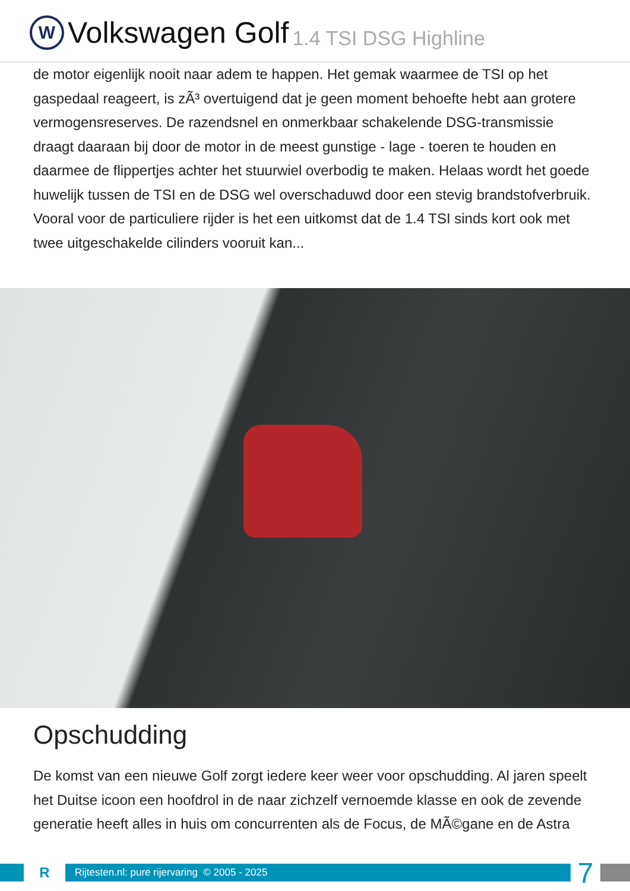W
Volkswagen Golf 1.4 TSI DSG Highline
de motor eigenlijk nooit naar adem te happen. Het gemak waarmee de TSI op het gaspedaal reageert, is zÃ³ overtuigend dat je geen moment behoefte hebt aan grotere vermogensreserves. De razendsnel en onmerkbaar schakelende DSG-transmissie draagt daaraan bij door de motor in de meest gunstige - lage - toeren te houden en daarmee de flippertjes achter het stuurwiel overbodig te maken. Helaas wordt het goede huwelijk tussen de TSI en de DSG wel overschaduwd door een stevig brandstofverbruik. Vooral voor de particuliere rijder is het een uitkomst dat de 1.4 TSI sinds kort ook met twee uitgeschakelde cilinders vooruit kan...
Opschudding
De komst van een nieuwe Golf zorgt iedere keer weer voor opschudding. Al jaren speelt het Duitse icoon een hoofdrol in de naar zichzelf vernoemde klasse en ook de zevende generatie heeft alles in huis om concurrenten als de Focus, de MÃ©gane en de Astra
R
Rijtesten.nl: pure rijervaring © 2005 - 2025
7